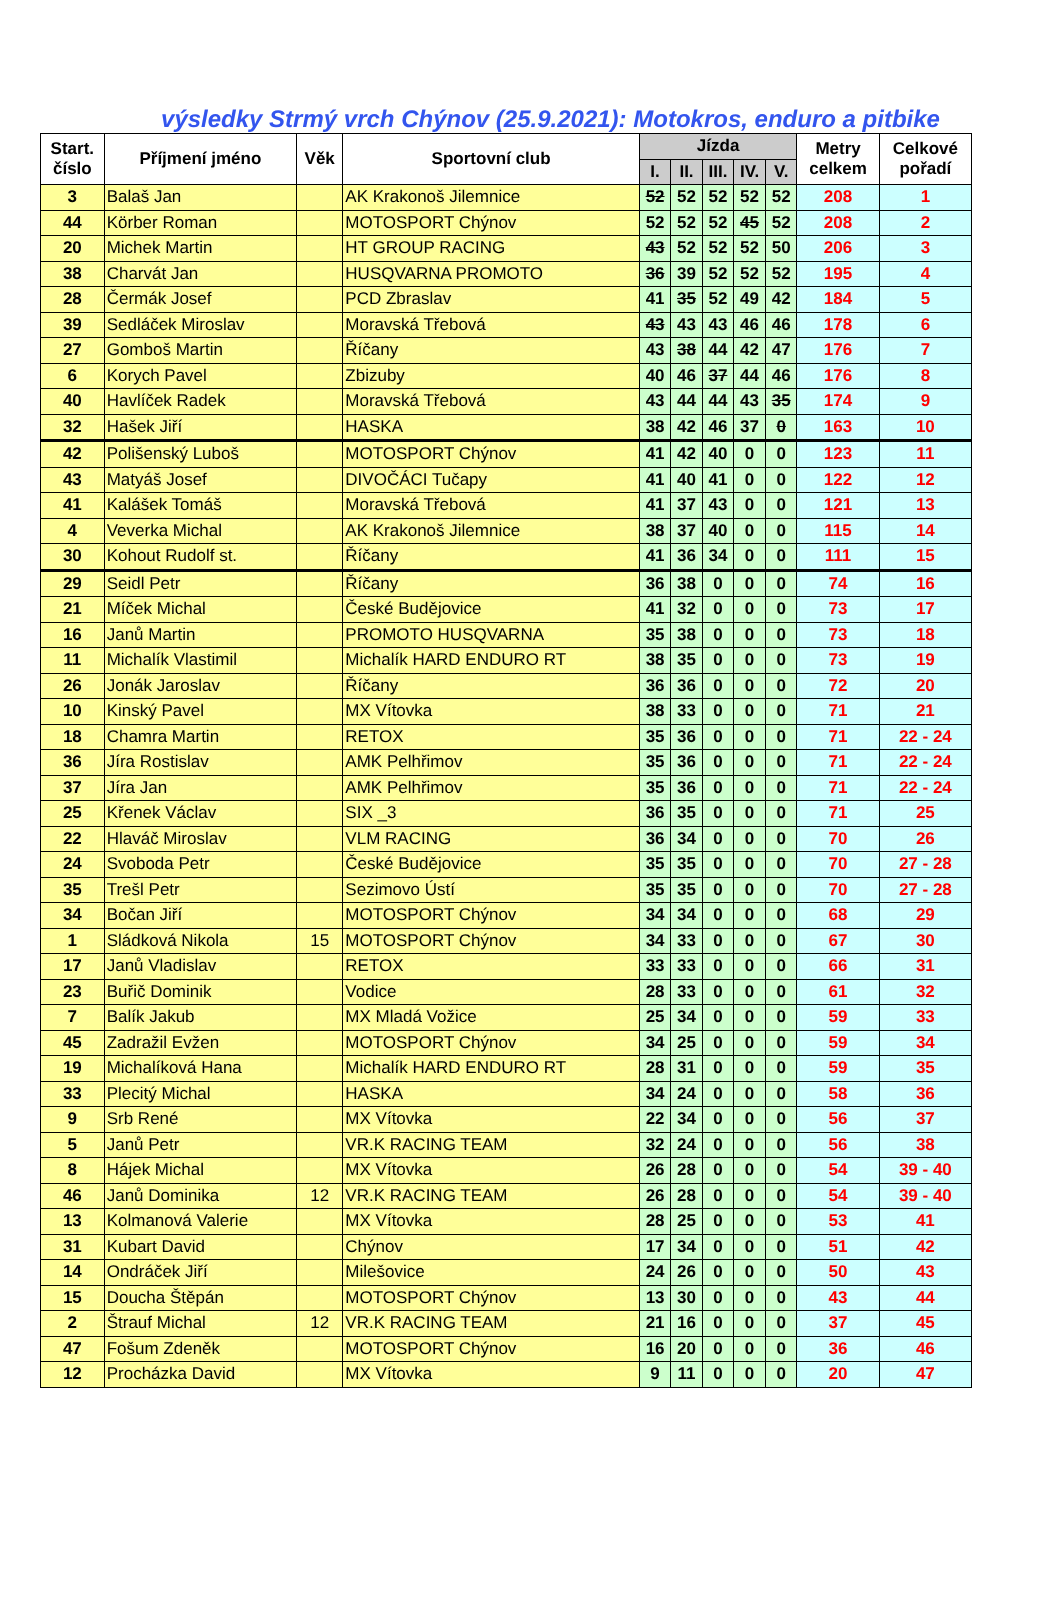výsledky Strmý vrch Chýnov (25.9.2021): Motokros, enduro a pitbike
| Start. číslo | Příjmení jméno | Věk | Sportovní club | Jízda | | | | | Metry celkem | Celkové pořadí |
| --- | --- | --- | --- | --- | --- | --- | --- | --- | --- | --- |
| | | | | I. | II. | III. | IV. | V. | | |
| 3 | Balaš Jan | | AK Krakonoš Jilemnice | 52 | 52 | 52 | 52 | 52 | 208 | 1 |
| 44 | Körber Roman | | MOTOSPORT Chýnov | 52 | 52 | 52 | 45 | 52 | 208 | 2 |
| 20 | Michek Martin | | HT GROUP RACING | 43 | 52 | 52 | 52 | 50 | 206 | 3 |
| 38 | Charvát Jan | | HUSQVARNA PROMOTO | 36 | 39 | 52 | 52 | 52 | 195 | 4 |
| 28 | Čermák Josef | | PCD Zbraslav | 41 | 35 | 52 | 49 | 42 | 184 | 5 |
| 39 | Sedláček Miroslav | | Moravská Třebová | 43 | 43 | 43 | 46 | 46 | 178 | 6 |
| 27 | Gomboš Martin | | Říčany | 43 | 38 | 44 | 42 | 47 | 176 | 7 |
| 6 | Korych Pavel | | Zbizuby | 40 | 46 | 37 | 44 | 46 | 176 | 8 |
| 40 | Havlíček Radek | | Moravská Třebová | 43 | 44 | 44 | 43 | 35 | 174 | 9 |
| 32 | Hašek Jiří | | HASKA | 38 | 42 | 46 | 37 | 0 | 163 | 10 |
| 42 | Polišenský Luboš | | MOTOSPORT Chýnov | 41 | 42 | 40 | 0 | 0 | 123 | 11 |
| 43 | Matyáš Josef | | DIVOČÁCI Tučapy | 41 | 40 | 41 | 0 | 0 | 122 | 12 |
| 41 | Kalášek Tomáš | | Moravská Třebová | 41 | 37 | 43 | 0 | 0 | 121 | 13 |
| 4 | Veverka Michal | | AK Krakonoš Jilemnice | 38 | 37 | 40 | 0 | 0 | 115 | 14 |
| 30 | Kohout Rudolf st. | | Říčany | 41 | 36 | 34 | 0 | 0 | 111 | 15 |
| 29 | Seidl Petr | | Říčany | 36 | 38 | 0 | 0 | 0 | 74 | 16 |
| 21 | Míček Michal | | České Budějovice | 41 | 32 | 0 | 0 | 0 | 73 | 17 |
| 16 | Janů Martin | | PROMOTO HUSQVARNA | 35 | 38 | 0 | 0 | 0 | 73 | 18 |
| 11 | Michalík Vlastimil | | Michalík HARD ENDURO RT | 38 | 35 | 0 | 0 | 0 | 73 | 19 |
| 26 | Jonák Jaroslav | | Říčany | 36 | 36 | 0 | 0 | 0 | 72 | 20 |
| 10 | Kinský Pavel | | MX Vítovka | 38 | 33 | 0 | 0 | 0 | 71 | 21 |
| 18 | Chamra Martin | | RETOX | 35 | 36 | 0 | 0 | 0 | 71 | 22 - 24 |
| 36 | Jíra Rostislav | | AMK Pelhřimov | 35 | 36 | 0 | 0 | 0 | 71 | 22 - 24 |
| 37 | Jíra Jan | | AMK Pelhřimov | 35 | 36 | 0 | 0 | 0 | 71 | 22 - 24 |
| 25 | Křenek Václav | | SIX _3 | 36 | 35 | 0 | 0 | 0 | 71 | 25 |
| 22 | Hlaváč Miroslav | | VLM RACING | 36 | 34 | 0 | 0 | 0 | 70 | 26 |
| 24 | Svoboda Petr | | České Budějovice | 35 | 35 | 0 | 0 | 0 | 70 | 27 - 28 |
| 35 | Trešl Petr | | Sezimovo Ústí | 35 | 35 | 0 | 0 | 0 | 70 | 27 - 28 |
| 34 | Bočan Jiří | | MOTOSPORT Chýnov | 34 | 34 | 0 | 0 | 0 | 68 | 29 |
| 1 | Sládková Nikola | 15 | MOTOSPORT Chýnov | 34 | 33 | 0 | 0 | 0 | 67 | 30 |
| 17 | Janů Vladislav | | RETOX | 33 | 33 | 0 | 0 | 0 | 66 | 31 |
| 23 | Buřič Dominik | | Vodice | 28 | 33 | 0 | 0 | 0 | 61 | 32 |
| 7 | Balík Jakub | | MX Mladá Vožice | 25 | 34 | 0 | 0 | 0 | 59 | 33 |
| 45 | Zadražil Evžen | | MOTOSPORT Chýnov | 34 | 25 | 0 | 0 | 0 | 59 | 34 |
| 19 | Michalíková Hana | | Michalík HARD ENDURO RT | 28 | 31 | 0 | 0 | 0 | 59 | 35 |
| 33 | Plecitý Michal | | HASKA | 34 | 24 | 0 | 0 | 0 | 58 | 36 |
| 9 | Srb René | | MX Vítovka | 22 | 34 | 0 | 0 | 0 | 56 | 37 |
| 5 | Janů Petr | | VR.K RACING TEAM | 32 | 24 | 0 | 0 | 0 | 56 | 38 |
| 8 | Hájek Michal | | MX Vítovka | 26 | 28 | 0 | 0 | 0 | 54 | 39 - 40 |
| 46 | Janů Dominika | 12 | VR.K RACING TEAM | 26 | 28 | 0 | 0 | 0 | 54 | 39 - 40 |
| 13 | Kolmanová Valerie | | MX Vítovka | 28 | 25 | 0 | 0 | 0 | 53 | 41 |
| 31 | Kubart David | | Chýnov | 17 | 34 | 0 | 0 | 0 | 51 | 42 |
| 14 | Ondráček Jiří | | Milešovice | 24 | 26 | 0 | 0 | 0 | 50 | 43 |
| 15 | Doucha Štěpán | | MOTOSPORT Chýnov | 13 | 30 | 0 | 0 | 0 | 43 | 44 |
| 2 | Štrauf Michal | 12 | VR.K RACING TEAM | 21 | 16 | 0 | 0 | 0 | 37 | 45 |
| 47 | Fošum Zdeněk | | MOTOSPORT Chýnov | 16 | 20 | 0 | 0 | 0 | 36 | 46 |
| 12 | Procházka David | | MX Vítovka | 9 | 11 | 0 | 0 | 0 | 20 | 47 |